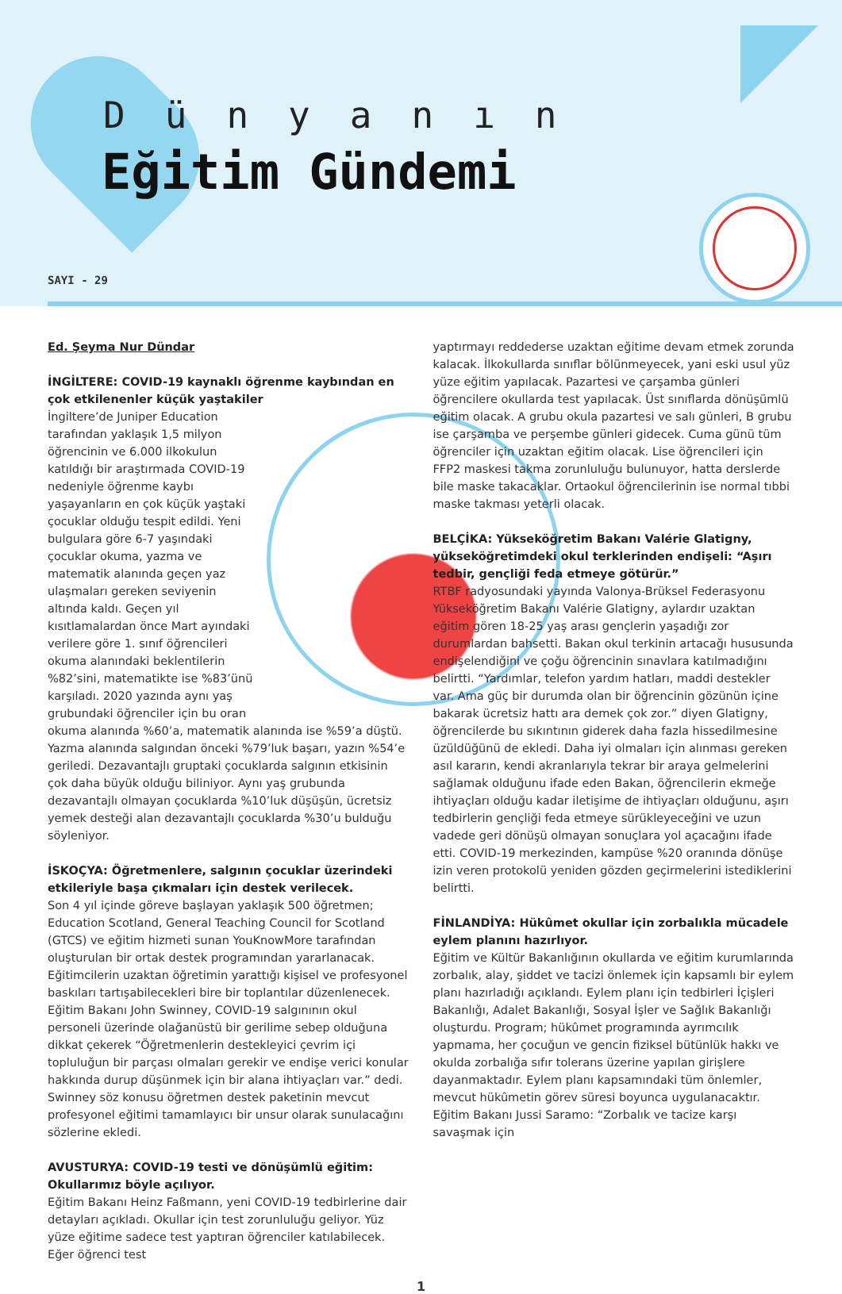Dünyanın
Eğitim Gündemi
SAYI - 29
Ed. Şeyma Nur Dündar
İNGİLTERE: COVID-19 kaynaklı öğrenme kaybından en çok etkilenenler küçük yaştakiler
İngiltere’de Juniper Education tarafından yaklaşık 1,5 milyon öğrencinin ve 6.000 ilkokulun katıldığı bir araştırmada COVID-19 nedeniyle öğrenme kaybı yaşayanların en çok küçük yaştaki çocuklar olduğu tespit edildi. Yeni bulgulara göre 6-7 yaşındaki çocuklar okuma, yazma ve matematik alanında geçen yaz ulaşmaları gereken seviyenin altında kaldı. Geçen yıl kısıtlamalardan önce Mart ayındaki verilere göre 1. sınıf öğrencileri okuma alanındaki beklentilerin %82’sini, matematikte ise %83’ünü karşıladı. 2020 yazında aynı yaş grubundaki öğrenciler için bu oran okuma alanında %60’a, matematik alanında ise %59’a düştü. Yazma alanında salgından önceki %79’luk başarı, yazın %54’e geriledi. Dezavantajlı gruptaki çocuklarda salgının etkisinin çok daha büyük olduğu biliniyor. Aynı yaş grubunda dezavantajlı olmayan çocuklarda %10’luk düşüşün, ücretsiz yemek desteği alan dezavantajlı çocuklarda %30’u bulduğu söyleniyor.
İSKOÇYA: Öğretmenlere, salgının çocuklar üzerindeki etkileriyle başa çıkmaları için destek verilecek.
Son 4 yıl içinde göreve başlayan yaklaşık 500 öğretmen; Education Scotland, General Teaching Council for Scotland (GTCS) ve eğitim hizmeti sunan YouKnowMore tarafından oluşturulan bir ortak destek programından yararlanacak. Eğitimcilerin uzaktan öğretimin yarattığı kişisel ve profesyonel baskıları tartışabilecekleri bire bir toplantılar düzenlenecek.
Eğitim Bakanı John Swinney, COVID-19 salgınının okul personeli üzerinde olağanüstü bir gerilime sebep olduğuna dikkat çekerek “Öğretmenlerin destekleyici çevrim içi topluluğun bir parçası olmaları gerekir ve endişe verici konular hakkında durup düşünmek için bir alana ihtiyaçları var.” dedi. Swinney söz konusu öğretmen destek paketinin mevcut profesyonel eğitimi tamamlayıcı bir unsur olarak sunulacağını sözlerine ekledi.
AVUSTURYA: COVID-19 testi ve dönüşümlü eğitim: Okullarımız böyle açılıyor.
Eğitim Bakanı Heinz Faßmann, yeni COVID-19 tedbirlerine dair detayları açıkladı. Okullar için test zorunluluğu geliyor. Yüz yüze eğitime sadece test yaptıran öğrenciler katılabilecek. Eğer öğrenci test
yaptırmayı reddederse uzaktan eğitime devam etmek zorunda kalacak. İlkokullarda sınıflar bölünmeyecek, yani eski usul yüz yüze eğitim yapılacak. Pazartesi ve çarşamba günleri öğrencilere okullarda test yapılacak. Üst sınıflarda dönüşümlü eğitim olacak. A grubu okula pazartesi ve salı günleri, B grubu ise çarşamba ve perşembe günleri gidecek. Cuma günü tüm öğrenciler için uzaktan eğitim olacak. Lise öğrencileri için FFP2 maskesi takma zorunluluğu bulunuyor, hatta derslerde bile maske takacaklar. Ortaokul öğrencilerinin ise normal tıbbi maske takması yeterli olacak.
BELÇİKA: Yükseköğretim Bakanı Valérie Glatigny, yükseköğretimdeki okul terklerinden endişeli: “Aşırı tedbir, gençliği feda etmeye götürür.”
RTBF radyosundaki yayında Valonya-Brüksel Federasyonu Yükseköğretim Bakanı Valérie Glatigny, aylardır uzaktan eğitim gören 18-25 yaş arası gençlerin yaşadığı zor durumlardan bahsetti. Bakan okul terkinin artacağı hususunda endişelendiğini ve çoğu öğrencinin sınavlara katılmadığını belirtti. “Yardımlar, telefon yardım hatları, maddi destekler var. Ama güç bir durumda olan bir öğrencinin gözünün içine bakarak ücretsiz hattı ara demek çok zor.” diyen Glatigny, öğrencilerde bu sıkıntının giderek daha fazla hissedilmesine üzüldüğünü de ekledi. Daha iyi olmaları için alınması gereken asıl kararın, kendi akranlarıyla tekrar bir araya gelmelerini sağlamak olduğunu ifade eden Bakan, öğrencilerin ekmeğe ihtiyaçları olduğu kadar iletişime de ihtiyaçları olduğunu, aşırı tedbirlerin gençliği feda etmeye sürükleyeceğini ve uzun vadede geri dönüşü olmayan sonuçlara yol açacağını ifade etti. COVID-19 merkezinden, kampüse %20 oranında dönüşe izin veren protokolü yeniden gözden geçirmelerini istediklerini belirtti.
FİNLANDİYA: Hükûmet okullar için zorbalıkla mücadele eylem planını hazırlıyor.
Eğitim ve Kültür Bakanlığının okullarda ve eğitim kurumlarında zorbalık, alay, şiddet ve tacizi önlemek için kapsamlı bir eylem planı hazırladığı açıklandı. Eylem planı için tedbirleri İçişleri Bakanlığı, Adalet Bakanlığı, Sosyal İşler ve Sağlık Bakanlığı oluşturdu. Program; hükûmet programında ayrımcılık yapmama, her çocuğun ve gencin fiziksel bütünlük hakkı ve okulda zorbalığa sıfır tolerans üzerine yapılan girişlere dayanmaktadır. Eylem planı kapsamındaki tüm önlemler, mevcut hükûmetin görev süresi boyunca uygulanacaktır. Eğitim Bakanı Jussi Saramo: “Zorbalık ve tacize karşı savaşmak için
1